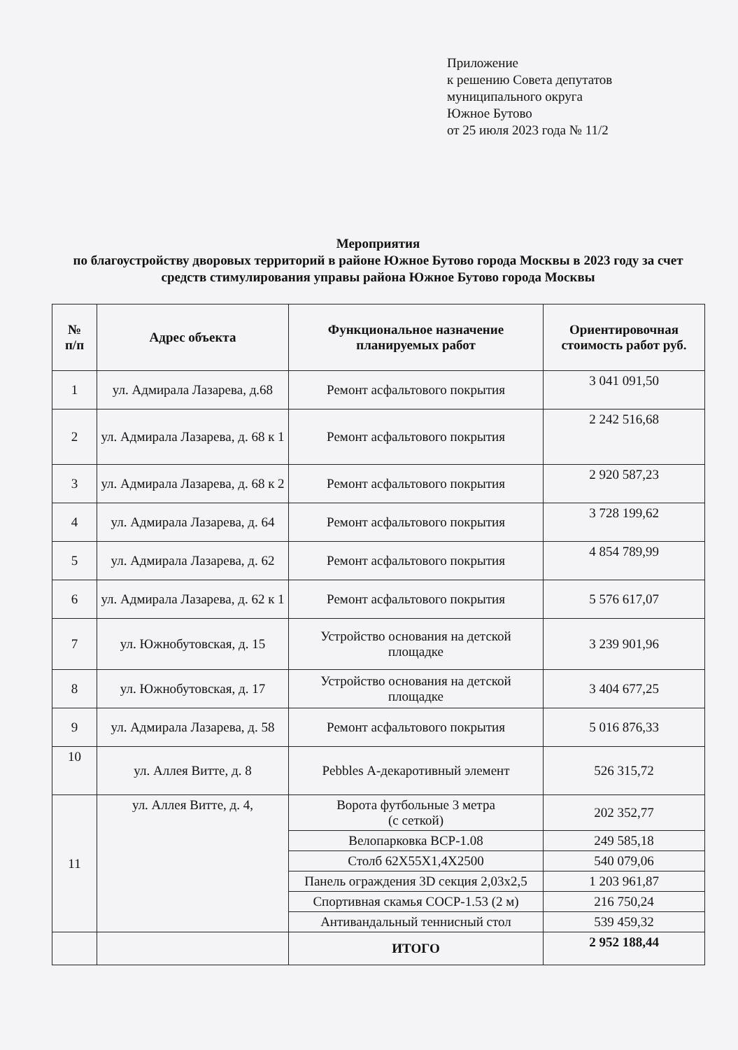Приложение
к решению Совета депутатов
муниципального округа
Южное Бутово
от 25 июля 2023 года № 11/2
Мероприятия
по благоустройству дворовых территорий в районе Южное Бутово города Москвы в 2023 году за счет средств стимулирования управы района Южное Бутово города Москвы
| № п/п | Адрес объекта | Функциональное назначение планируемых работ | Ориентировочная стоимость работ руб. |
| --- | --- | --- | --- |
| 1 | ул. Адмирала Лазарева, д.68 | Ремонт асфальтового покрытия | 3 041 091,50 |
| 2 | ул. Адмирала Лазарева, д. 68 к 1 | Ремонт асфальтового покрытия | 2 242 516,68 |
| 3 | ул. Адмирала Лазарева, д. 68 к 2 | Ремонт асфальтового покрытия | 2 920 587,23 |
| 4 | ул. Адмирала Лазарева, д. 64 | Ремонт асфальтового покрытия | 3 728 199,62 |
| 5 | ул. Адмирала Лазарева, д. 62 | Ремонт асфальтового покрытия | 4 854 789,99 |
| 6 | ул. Адмирала Лазарева, д. 62 к 1 | Ремонт асфальтового покрытия | 5 576 617,07 |
| 7 | ул. Южнобутовская, д. 15 | Устройство основания на детской площадке | 3 239 901,96 |
| 8 | ул. Южнобутовская, д. 17 | Устройство основания на детской площадке | 3 404 677,25 |
| 9 | ул. Адмирала Лазарева, д. 58 | Ремонт асфальтового покрытия | 5 016 876,33 |
| 10 | ул. Аллея Витте, д. 8 | Pebbles А-декаротивный элемент | 526 315,72 |
| 11 | ул. Аллея Витте, д. 4, | Ворота футбольные 3 метра (с сеткой) | 202 352,77 |
| | | Велопарковка ВСР-1.08 | 249 585,18 |
| | | Столб 62X55X1,4X2500 | 540 079,06 |
| | | Панель ограждения 3D секция 2,03х2,5 | 1 203 961,87 |
| | | Спортивная скамья СОСР-1.53 (2 м) | 216 750,24 |
| | | Антивандальный теннисный стол | 539 459,32 |
| | | ИТОГО | 2 952 188,44 |